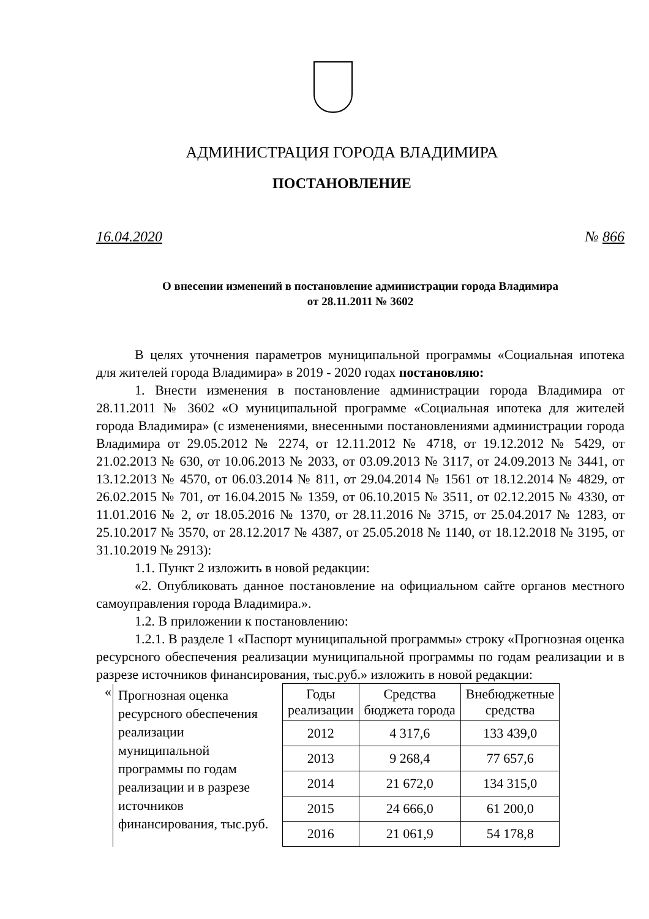АДМИНИСТРАЦИЯ ГОРОДА ВЛАДИМИРА
ПОСТАНОВЛЕНИЕ
16.04.2020 № 866
О внесении изменений в постановление администрации города Владимира
от 28.11.2011 № 3602
В целях уточнения параметров муниципальной программы «Социальная ипотека для жителей города Владимира» в 2019 - 2020 годах постановляю:
1. Внести изменения в постановление администрации города Владимира от 28.11.2011 № 3602 «О муниципальной программе «Социальная ипотека для жителей города Владимира» (с изменениями, внесенными постановлениями администрации города Владимира от 29.05.2012 № 2274, от 12.11.2012 № 4718, от 19.12.2012 № 5429, от 21.02.2013 № 630, от 10.06.2013 № 2033, от 03.09.2013 № 3117, от 24.09.2013 № 3441, от 13.12.2013 № 4570, от 06.03.2014 № 811, от 29.04.2014 № 1561 от 18.12.2014 № 4829, от 26.02.2015 № 701, от 16.04.2015 № 1359, от 06.10.2015 № 3511, от 02.12.2015 № 4330, от 11.01.2016 № 2, от 18.05.2016 № 1370, от 28.11.2016 № 3715, от 25.04.2017 № 1283, от 25.10.2017 № 3570, от 28.12.2017 № 4387, от 25.05.2018 № 1140, от 18.12.2018 № 3195, от 31.10.2019 № 2913):
1.1. Пункт 2 изложить в новой редакции:
«2. Опубликовать данное постановление на официальном сайте органов местного самоуправления города Владимира.».
1.2. В приложении к постановлению:
1.2.1. В разделе 1 «Паспорт муниципальной программы» строку «Прогнозная оценка ресурсного обеспечения реализации муниципальной программы по годам реализации и в разрезе источников финансирования, тыс.руб.» изложить в новой редакции:
| « | Прогнозная оценка ресурсного обеспечения реализации муниципальной программы по годам реализации и в разрезе источников финансирования, тыс.руб. | Годы реализации | Средства бюджета города | Внебюджетные средства |
| | | 2012 | 4 317,6 | 133 439,0 |
| | | 2013 | 9 268,4 | 77 657,6 |
| | | 2014 | 21 672,0 | 134 315,0 |
| | | 2015 | 24 666,0 | 61 200,0 |
| | | 2016 | 21 061,9 | 54 178,8 |